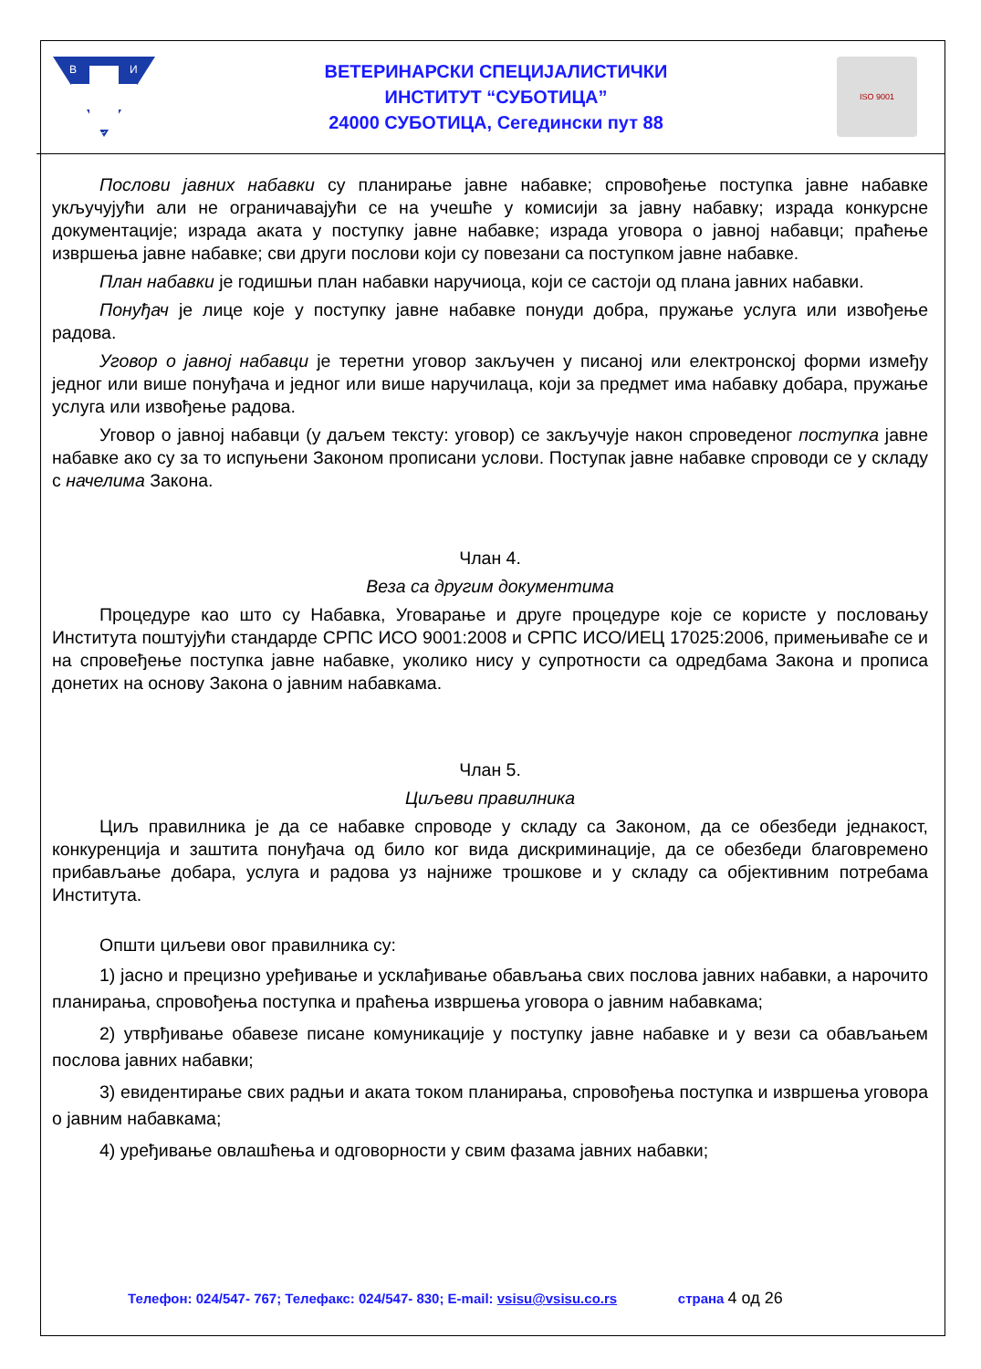В
И
С
ВЕТЕРИНАРСКИ СПЕЦИЈАЛИСТИЧКИ
ИНСТИТУТ “СУБОТИЦА”
24000 СУБОТИЦА, Сегедински пут 88
ISO 9001
Послови јавних набавки су планирање јавне набавке; спровођење поступка јавне набавке укључујући али не ограничавајући се на учешће у комисији за јавну набавку; израда конкурсне документације; израда аката у поступку јавне набавке; израда уговора о јавној набавци; праћење извршења јавне набавке; сви други послови који су повезани са поступком јавне набавке.
План набавки је годишњи план набавки наручиоца, који се састоји од плана јавних набавки.
Понуђач је лице које у поступку јавне набавке понуди добра, пружање услуга или извођење радова.
Уговор о јавној набавци је теретни уговор закључен у писаној или електронској форми између једног или више понуђача и једног или више наручилаца, који за предмет има набавку добара, пружање услуга или извођење радова.
Уговор о јавној набавци (у даљем тексту: уговор) се закључује након спроведеног поступка јавне набавке ако су за то испуњени Законом прописани услови. Поступак јавне набавке спроводи се у складу с начелима Закона.
Члан 4.
Веза са другим документима
Процедуре као што су Набавка, Уговарање и друге процедуре које се користе у пословању Института поштујући стандарде СРПС ИСО 9001:2008 и СРПС ИСО/ИЕЦ 17025:2006, примењиваће се и на спровеђење поступка јавне набавке, уколико нису у супротности са одредбама Закона и прописа донетих на основу Закона о јавним набавкама.
Члан 5.
Циљеви правилника
Циљ правилника је да се набавке спроводе у складу са Законом, да се обезбеди једнакост, конкуренција и заштита понуђача од било ког вида дискриминације, да се обезбеди благовремено прибављање добара, услуга и радова уз најниже трошкове и у складу са објективним потребама Института.
Општи циљеви овог правилника су:
1) јасно и прецизно уређивање и усклађивање обављања свих послова јавних набавки, а нарочито планирања, спровођења поступка и праћења извршења уговора о јавним набавкама;
2) утврђивање обавезе писане комуникације у поступку јавне набавке и у вези са обављањем послова јавних набавки;
3) евидентирање свих радњи и аката током планирања, спровођења поступка и извршења уговора о јавним набавкама;
4) уређивање овлашћења и одговорности у свим фазама јавних набавки;
Телефон: 024/547- 767; Телефакс: 024/547- 830; E-mail: vsisu@vsisu.co.rs страна 4 од 26